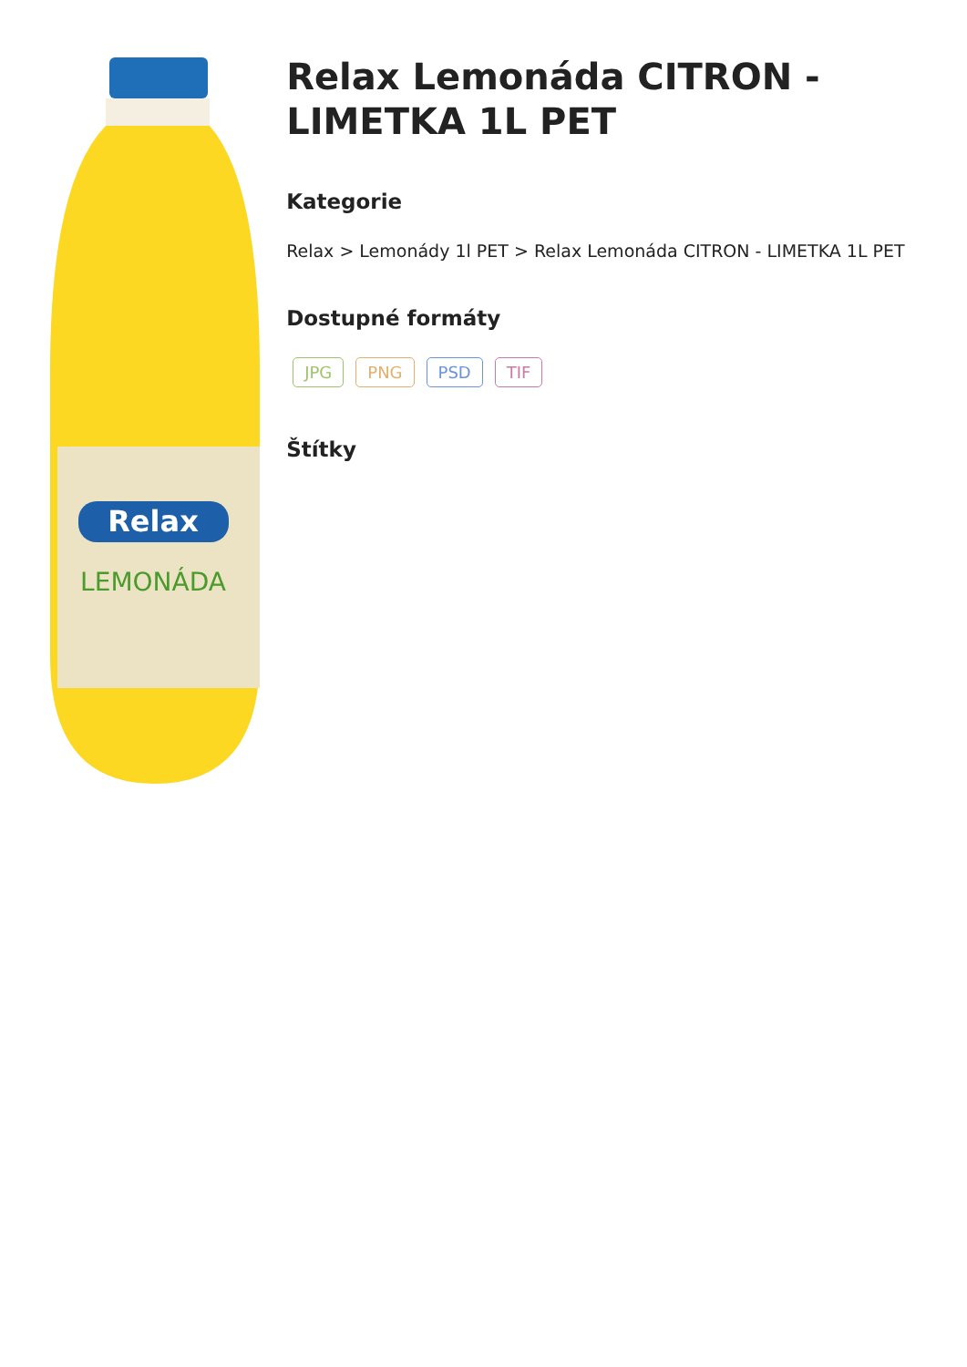Relax
LEMONÁDA
Relax Lemonáda CITRON - LIMETKA 1L PET
Kategorie
Relax > Lemonády 1l PET > Relax Lemonáda CITRON - LIMETKA 1L PET
Dostupné formáty
JPG PNG PSD TIF
Štítky